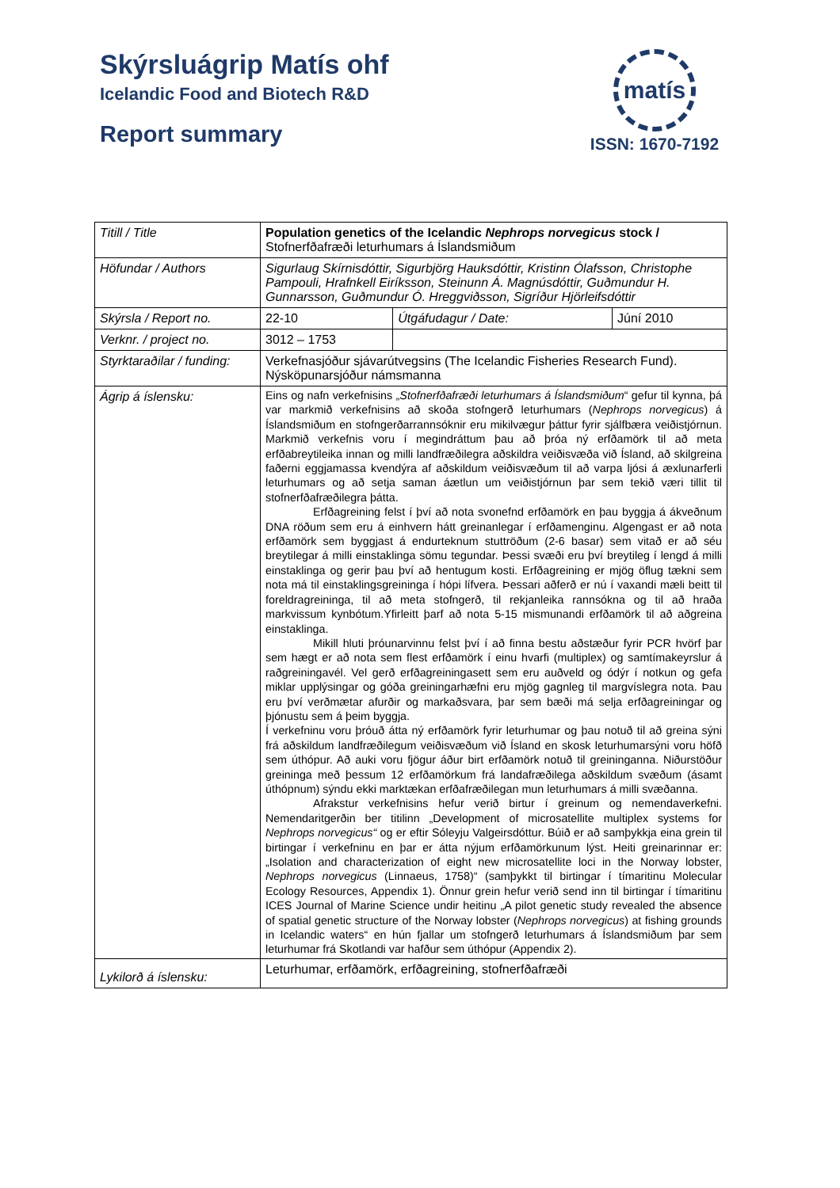Skýrsluágrip Matís ohf
Icelandic Food and Biotech R&D
Report summary
matís
ISSN: 1670-7192
| Titill / Title | Population genetics of the Icelandic Nephrops norvegicus stock / Stofnerfðafræði leturhumars á Íslandsmiðum | | |
| Höfundar / Authors | Sigurlaug Skírnisdóttir, Sigurbjörg Hauksdóttir, Kristinn Ólafsson, Christophe Pampouli, Hrafnkell Eiríksson, Steinunn Á. Magnúsdóttir, Guðmundur H. Gunnarsson, Guðmundur Ó. Hreggviðsson, Sigríður Hjörleifsdóttir | | |
| Skýrsla / Report no. | 22-10 | Útgáfudagur / Date: | Júní 2010 |
| Verknr. / project no. | 3012 – 1753 | | |
| Styrktaraðilar / funding: | Verkefnasjóður sjávarútvegsins (The Icelandic Fisheries Research Fund). Nýsköpunarsjóður námsmanna | | |
| Ágrip á íslensku: | Eins og nafn verkefnisins „ Stofnerfðafræði leturhumars á Íslandsmiðum “ gefur til kynna, þá var markmið verkefnisins að skoða stofngerð leturhumars ( Nephrops norvegicus ) á Íslandsmiðum en stofngerðarrannsóknir eru mikilvægur þáttur fyrir sjálfbæra veiðistjórnun. Markmið verkefnis voru í megindráttum þau að þróa ný erfðamörk til að meta erfðabreytileika innan og milli landfræðilegra aðskildra veiðisvæða við Ísland, að skilgreina faðerni eggjamassa kvendýra af aðskildum veiðisvæðum til að varpa ljósi á æxlunarferli leturhumars og að setja saman áætlun um veiðistjórnun þar sem tekið væri tillit til stofnerfðafræðilegra þátta. Erfðagreining felst í því að nota svonefnd erfðamörk en þau byggja á ákveðnum DNA röðum sem eru á einhvern hátt greinanlegar í erfðamenginu. Algengast er að nota erfðamörk sem byggjast á endurteknum stuttröðum (2-6 basar) sem vitað er að séu breytilegar á milli einstaklinga sömu tegundar. Þessi svæði eru því breytileg í lengd á milli einstaklinga og gerir þau því að hentugum kosti. Erfðagreining er mjög öflug tækni sem nota má til einstaklingsgreininga í hópi lífvera. Þessari aðferð er nú í vaxandi mæli beitt til foreldragreininga, til að meta stofngerð, til rekjanleika rannsókna og til að hraða markvissum kynbótum.Yfirleitt þarf að nota 5-15 mismunandi erfðamörk til að aðgreina einstaklinga. Mikill hluti þróunarvinnu felst því í að finna bestu aðstæður fyrir PCR hvörf þar sem hægt er að nota sem flest erfðamörk í einu hvarfi (multiplex) og samtímakeyrslur á raðgreiningavél. Vel gerð erfðagreiningasett sem eru auðveld og ódýr í notkun og gefa miklar upplýsingar og góða greiningarhæfni eru mjög gagnleg til margvíslegra nota. Þau eru því verðmætar afurðir og markaðsvara, þar sem bæði má selja erfðagreiningar og þjónustu sem á þeim byggja. Í verkefninu voru þróuð átta ný erfðamörk fyrir leturhumar og þau notuð til að greina sýni frá aðskildum landfræðilegum veiðisvæðum við Ísland en skosk leturhumarsýni voru höfð sem úthópur. Að auki voru fjögur áður birt erfðamörk notuð til greininganna. Niðurstöður greininga með þessum 12 erfðamörkum frá landafræðilega aðskildum svæðum (ásamt úthópnum) sýndu ekki marktækan erfðafræðilegan mun leturhumars á milli svæðanna. Afrakstur verkefnisins hefur verið birtur í greinum og nemendaverkefni. Nemendaritgerðin ber titilinn „Development of microsatellite multiplex systems for Nephrops norvegicus“ og er eftir Sóleyju Valgeirsdóttur. Búið er að samþykkja eina grein til birtingar í verkefninu en þar er átta nýjum erfðamörkunum lýst. Heiti greinarinnar er: „Isolation and characterization of eight new microsatellite loci in the Norway lobster, Nephrops norvegicus (Linnaeus, 1758)“ (samþykkt til birtingar í tímaritinu Molecular Ecology Resources, Appendix 1). Önnur grein hefur verið send inn til birtingar í tímaritinu ICES Journal of Marine Science undir heitinu „A pilot genetic study revealed the absence of spatial genetic structure of the Norway lobster ( Nephrops norvegicus ) at fishing grounds in Icelandic waters“ en hún fjallar um stofngerð leturhumars á Íslandsmiðum þar sem leturhumar frá Skotlandi var hafður sem úthópur (Appendix 2). | | |
| Lykilorð á íslensku: | Leturhumar, erfðamörk, erfðagreining, stofnerfðafræði | | |